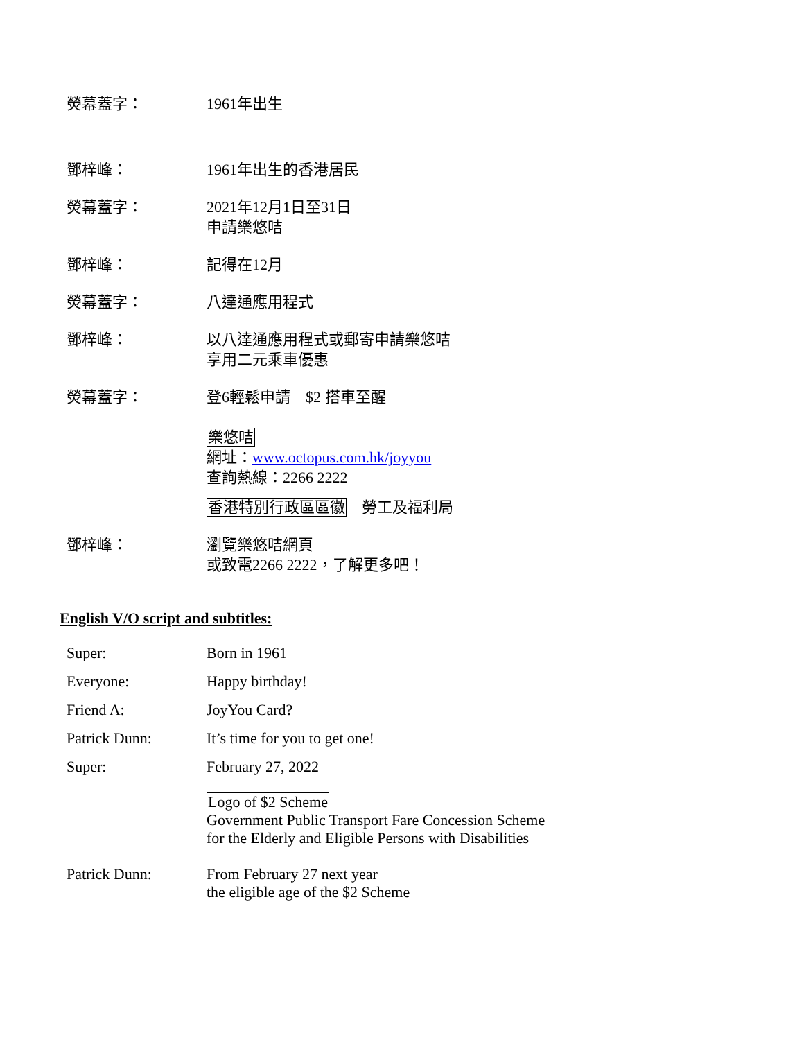熒幕蓋字： 1961年出生
鄧梓峰： 1961年出生的香港居民
熒幕蓋字： 2021年12月1日至31日
申請樂悠咭
鄧梓峰： 記得在12月
熒幕蓋字： 八達通應用程式
鄧梓峰： 以八達通應用程式或郵寄申請樂悠咭
享用二元乘車優惠
熒幕蓋字： 登6輕鬆申請　$2 搭車至醒
樂悠咭
網址：www.octopus.com.hk/joyyou
查詢熱線：2266 2222
香港特別行政區區徽　勞工及福利局
鄧梓峰： 瀏覽樂悠咭網頁
或致電2266 2222，了解更多吧！
English V/O script and subtitles:
Super: Born in 1961
Everyone: Happy birthday!
Friend A: JoyYou Card?
Patrick Dunn: It’s time for you to get one!
Super: February 27, 2022
Logo of $2 Scheme
Government Public Transport Fare Concession Scheme
for the Elderly and Eligible Persons with Disabilities
Patrick Dunn: From February 27 next year
the eligible age of the $2 Scheme